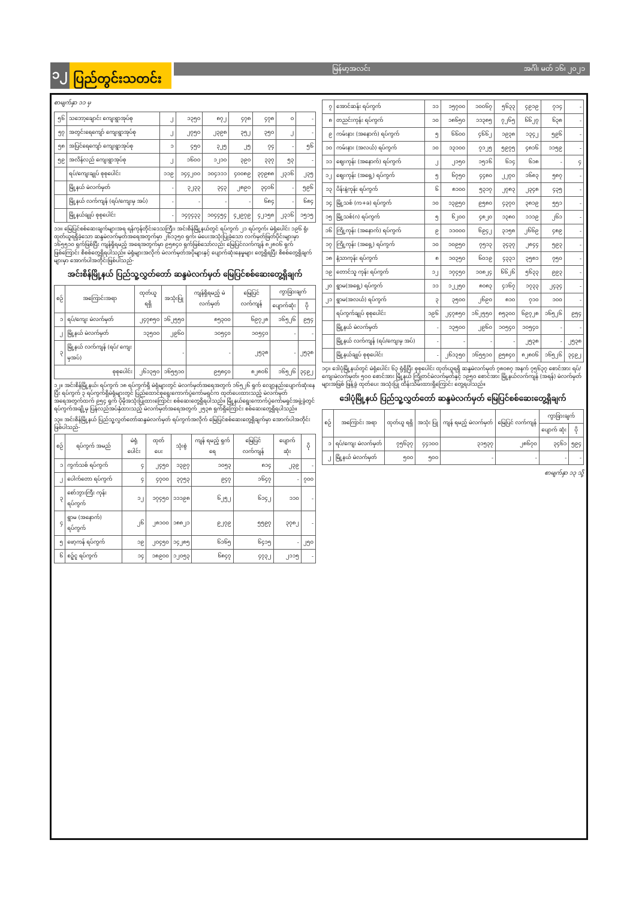၁၂
ပြည်တွင်းသတင်း
မြန်မာ့အလင်း အင်္ဂါ၊ မတ် ၁၆၊ ၂၀၂၁
စာမျက်နှာ ၁၁ မှ
| ၅၆ | သဘော့ချောင်း ကျေးရွာအုပ်စု | ၂ | ၁၃၅၀ | ၈၇၂ | ၄၇၈ | ၄၇၈ | ၀ | - |
| ၅၇ | အတွင်းရေကျော် ကျေးရွာအုပ်စု | ၂ | ၂၇၅၀ | ၂၃၉၈ | ၃၅၂ | ၃၅၀ | ၂ | - |
| ၅၈ | အပြင်ရေကျော် ကျေးရွာအုပ်စု | ၁ | ၄၅၀ | ၃၂၅ | ၂၅ | ၇၄ | - | ၅၆ |
| ၅၉ | အလိန်လည် ကျေးရွာအုပ်စု | ၂ | ၁၆၀၀ | ၁၂၁၀ | ၃၉၀ | ၃၃၇ | ၅၃ | - |
| | ရပ်/ကျေးချုပ် စုစုပေါင်း | ၁၁၉ | ၁၄၄၂၀၀ | ၁၀၄၁၁၁ | ၄၀၀၈၉ | ၃၇၉၈၈ | ၂၃၁၆ | ၂၃၅ |
| | မြို့နယ် မဲလက်မှတ် | - | ၃၂၃၃ | ၃၄၃ | ၂၈၉၀ | ၃၄၀၆ | - | ၅၉၆ |
| | မြို့နယ် လက်ကျန် (ရပ်/ကျေးမှ အပ်) | - | - | - | - | ၆၈၄ | - | ၆၈၄ |
| | မြို့နယ်ချုပ် စုစုပေါင်း | - | ၁၄၇၄၃၃ | ၁၀၄၄၅၄ | ၄၂၉၇၉ | ၄၂၁၅၈ | ၂၃၁၆ | ၁၅၁၅ |
၁၁။ မြေပြင်စစ်ဆေးချက်များအရ ရန်ကုန်တိုင်းဒေသကြီး၊ အင်းစိန်မြို့နယ်တွင် ရပ်ကွက် ၂၁ ရပ်ကွက်၊ မဲရုံပေါင်း ၁၉၆ ရုံ၊ ထုတ်ယူရရှိခဲ့သော ဆန္ဒမဲလက်မှတ်အရေအတွက်မှာ ၂၆၁၃၅၀ ရှက်၊ မဲပေးအသုံးပြုခဲ့သော လက်မှတ်ဖြတ်ပိုင်းများမှာ ၁၆၅၅၁၀ ရှက်ဖြစ်ပြီး ကျန်ရှိရမည့် အရေအတွက်မှာ ၉၅၈၄၀ ရှက်ဖြစ်သော်လည်း မြေပြင်လက်ကျန် ၈၂၈၀၆ ရှက်ဖြစ်ကြောင်း စိစစ်တွေ့ရှိရပါသည်။ မဲရုံများအလိုက် မဲလက်မှတ်အပိုများနှင့် ပျောက်ဆုံးနေမှုများ တွေ့ရှိရပြီး စိစစ်တွေ့ရှိချက်များမှာ အောက်ပါအတိုင်းဖြစ်ပါသည်-
အင်းစိန်မြို့နယ် ပြည်သူ့လွှတ်တော် ဆန္ဒမဲလက်မှတ် မြေပြင်စစ်ဆေးတွေ့ရှိချက်
| စဉ် | အကြောင်းအရာ | ထုတ်ယူရရှိ | အသုံးပြု | ကျန်ရှိရမည့် မဲလက်မှတ် | မြေပြင် လက်ကျန် | ကွာခြားချက် | |
| --- | --- | --- | --- | --- | --- | --- | --- |
| | | | | | | ပျောက်ဆုံး | ပို |
| ၁ | ရပ်/ကျေး မဲလက်မှတ် | ၂၄၇၈၅၀ | ၁၆၂၅၅၀ | ၈၅၃၀၀ | ၆၉၇၂၈ | ၁၆၅၂၆ | ၉၅၄ |
| ၂ | မြို့နယ် မဲလက်မှတ် | ၁၃၅၀၀ | ၂၉၆၀ | ၁၀၅၄၀ | ၁၀၅၄၀ | - | - |
| ၃ | မြို့နယ် လက်ကျန် (ရပ်/ ကျေးမှအပ်) | | - | - | ၂၅၃၈ | - | ၂၅၃၈ |
| စုစုပေါင်း | | ၂၆၁၃၅၀ | ၁၆၅၅၁၀ | ၉၅၈၄၀ | ၈၂၈၀၆ | ၁၆၅၂၆ | ၃၄၉၂ |
၁၂။ အင်းစိန်မြို့နယ်၊ ရပ်ကွက် ၁၈ ရပ်ကွက်ရှိ မဲရုံများတွင် မဲလက်မှတ်အရေအတွက် ၁၆၅၂၆ ရှက် လျော့နည်းပျောက်ဆုံးနေပြီး ရပ်ကွက် ၃ ရပ်ကွက်ရှိမဲရုံများတွင် ပြည်ထောင်စုရွေးကောက်ပွဲကော်မရှင်က ထုတ်ပေးထားသည့် မဲလက်မှတ်အရေအတွက်ထက် ၉၅၄ ရှက် ပိုမိုအသုံးပြုထားကြောင်း စစ်ဆေးတွေ့ရှိရပါသည်။ မြို့နယ်ရွေးကောက်ပွဲကော်မရှင်အဖွဲ့ခွဲတွင် ရပ်ကွက်အချို့မှ ပြန်လည်အပ်နှံထားသည့် မဲလက်မှတ်အရေအတွက် ၂၅၃၈ ရှက်ရှိကြောင်း စစ်ဆေးတွေ့ရှိရပါသည်။
၁၃။ အင်းစိန်မြို့နယ် ပြည်သူ့လွှတ်တော်ဆန္ဒမဲလက်မှတ် ရပ်ကွက်အလိုက် မြေပြင်စစ်ဆေးတွေ့ရှိချက်မှာ အောက်ပါအတိုင်းဖြစ်ပါသည်-
| စဉ် | ရပ်ကွက် အမည် | မဲရုံ ပေါင်း | ထုတ် ပေး | သုံးစွဲ | ကျန် ရမည့် ရှက်ရေ | မြေပြင် လက်ကျန် | ပျောက် ဆုံး | ပို |
| --- | --- | --- | --- | --- | --- | --- | --- | --- |
| ၁ | ကွက်သစ် ရပ်ကွက် | ၄ | ၂၄၅၀ | ၁၃၉၇ | ၁၀၅၃ | ၈၁၄ | ၂၃၉ | - |
| ၂ | ပေါက်တော ရပ်ကွက် | ၄ | ၄၇၀၀ | ၃၇၅၃ | ၉၄၇ | ၁၆၄၇ | - | ၇၀၀ |
| ၃ | စော်ဘွားကြီး ကုန်းရပ်ကွက် | ၁၂ | ၁၇၄၅၀ | ၁၁၁၉၈ | ၆၂၅၂ | ၆၁၄၂ | ၁၁၀ | - |
| ၄ | ရွာမ (အနောက်) ရပ်ကွက် | ၂၆ | ၂၈၁၀၀ | ၁၈၈၂၁ | ၉၂၇၉ | ၅၅၉၇ | ၃၇၈၂ | - |
| ၅ | ဖော့ကန် ရပ်ကွက် | ၁၉ | ၂၀၄၅၀ | ၁၄၂၈၅ | ၆၁၆၅ | ၆၄၁၅ | - | ၂၅၀ |
| ၆ | စဉ့်ငူ ရပ်ကွက် | ၁၄ | ၁၈၉၀၀ | ၁၂၀၅၃ | ၆၈၄၇ | ၄၇၃၂ | ၂၁၁၅ | - |
| ၇ | အောင်ဆန်း ရပ်ကွက် | ၁၁ | ၁၅၇၀၀ | ၁၀၀၆၇ | ၅၆၃၃ | ၄၉၁၉ | ၇၁၄ | - |
| ၈ | တညင်းကုန်း ရပ်ကွက် | ၁၀ | ၁၈၆၅၀ | ၁၁၃၈၅ | ၇၂၆၅ | ၆၆၂၇ | ၆၃၈ | - |
| ၉ | ကမ်းနား (အနောက်) ရပ်ကွက် | ၅ | ၆၆၀၀ | ၄၆၆၂ | ၁၉၃၈ | ၁၃၄၂ | ၅၉၆ | - |
| ၁၀ | ကမ်းနား (အလယ်) ရပ်ကွက် | ၁၀ | ၁၃၁၀၀ | ၇၁၂၅ | ၅၉၇၅ | ၄၈၁၆ | ၁၁၅၉ | - |
| ၁၁ | ဈေးကုန်း (အနောက်) ရပ်ကွက် | ၂ | ၂၁၅၀ | ၁၅၁၆ | ၆၁၄ | ၆၁၈ | - | ၄ |
| ၁၂ | ဈေးကုန်း (အရှေ့) ရပ်ကွက် | ၅ | ၆၇၅၀ | ၄၄၈၀ | ၂၂၇၀ | ၁၆၈၃ | ၅၈၇ | - |
| ၁၃ | ပိန်းနဲ့ကုန်း ရပ်ကွက် | ၆ | ၈၁၀၀ | ၅၃၁၇ | ၂၇၈၃ | ၂၃၄၈ | ၄၃၅ | - |
| ၁၄ | မြို့သစ် (က+ခ) ရပ်ကွက် | ၁၀ | ၁၃၉၅၀ | ၉၅၈၀ | ၄၃၇၀ | ၃၈၁၉ | ၅၅၁ | - |
| ၁၅ | မြို့သစ်(ဂ) ရပ်ကွက် | ၅ | ၆၂၀၀ | ၄၈၂၀ | ၁၃၈၀ | ၁၁၁၉ | ၂၆၁ | - |
| ၁၆ | ကြို့ကုန်း (အနောက်) ရပ်ကွက် | ၉ | ၁၁၀၀၀ | ၆၉၄၂ | ၃၁၅၈ | ၂၆၆၉ | ၄၈၉ | - |
| ၁၇ | ကြို့ကုန်း (အရှေ့) ရပ်ကွက် | ၁၀ | ၁၀၉၅၀ | ၇၅၁၃ | ၃၄၃၇ | ၂၈၄၄ | ၅၉၃ | - |
| ၁၈ | နံ့သာကုန်း ရပ်ကွက် | ၈ | ၁၀၃၅၀ | ၆၀၁၉ | ၄၃၃၁ | ၃၅၈၁ | ၇၅၀ | - |
| ၁၉ | တောင်သူ ကုန်း ရပ်ကွက် | ၁၂ | ၁၇၄၅၀ | ၁၀၈၂၄ | ၆၆၂၆ | ၅၆၃၃ | ၉၉၃ | - |
| ၂၀ | ရွာမ(အရှေ့) ရပ်ကွက် | ၁၁ | ၁၂၂၅၀ | ၈၀၈၃ | ၄၁၆၇ | ၁၇၃၃ | ၂၄၃၄ | - |
| ၂၁ | ရွာမ(အလယ်) ရပ်ကွက် | ၃ | ၃၅၀၀ | ၂၆၉၀ | ၈၁၀ | ၇၁၀ | ၁၀၀ | - |
| | ရပ်ကွက်ချုပ် စုစုပေါင်း | ၁၉၆ | ၂၄၇၈၅၀ | ၁၆၂၅၅၀ | ၈၅၃၀၀ | ၆၉၇၂၈ | ၁၆၅၂၆ | ၉၅၄ |
| | မြို့နယ် မဲလက်မှတ် | - | ၁၃၅၀၀ | ၂၉၆၀ | ၁၀၅၄၀ | ၁၀၅၄၀ | - | - |
| | မြို့နယ် လက်ကျန် (ရပ်/ကျေးမှ အပ်) | - | - | - | - | ၂၅၃၈ | - | ၂၅၃၈ |
| | မြို့နယ်ချုပ် စုစုပေါင်း | - | ၂၆၁၃၅၀ | ၁၆၅၅၁၀ | ၉၅၈၄၀ | ၈၂၈၀၆ | ၁၆၅၂၆ | ၃၄၉၂ |
၁၄။ ဒေါပုံမြို့နယ်တွင် မဲရုံပေါင်း ၆၃ ရုံရှိပြီး စုစုပေါင်း ထုတ်ယူရရှိ ဆန္ဒမဲလက်မှတ် ၇၈၀၈၇ အနက် ၇၅၆၃၇ စောင်အား ရပ်/ကျေးမဲလက်မှတ်၊ ၅၀၀ စောင်အား မြို့နယ် ကြိုတင်မဲလက်မှတ်နှင့် ၁၉၅၀ စောင်အား မြို့နယ်လက်ကျန် (အရန်) မဲလက်မှတ်များအဖြစ် ဖြန့်ခွဲ ထုတ်ပေး အသုံးပြု ထိန်းသိမ်းထားရှိကြောင်း တွေ့ရပါသည်။
ဒေါပုံမြို့နယ် ပြည်သူ့လွှတ်တော် ဆန္ဒမဲလက်မှတ် မြေပြင်စစ်ဆေးတွေ့ရှိချက်
| စဉ် | အကြောင်း အရာ | ထုတ်ယူ ရရှိ | အသုံး ပြု | ကျန် ရမည့် မဲလက်မှတ် | မြေပြင် လက်ကျန် | ကွာခြားချက် | |
| --- | --- | --- | --- | --- | --- | --- | --- |
| | | | | | | ပျောက် ဆုံး | ပို |
| ၁ | ရပ်/ကျေး မဲလက်မှတ် | ၇၅၆၃၇ | ၄၄၁၀၀ | ၃၁၅၃၇ | ၂၈၆၇၀ | ၃၄၆၁ | ၅၉၄ |
| ၂ | မြို့နယ် မဲလက်မှတ် | ၅၀၀ | ၅၀၀ | - | - | - | - |
စာမျက်နှာ ၁၃ သို့